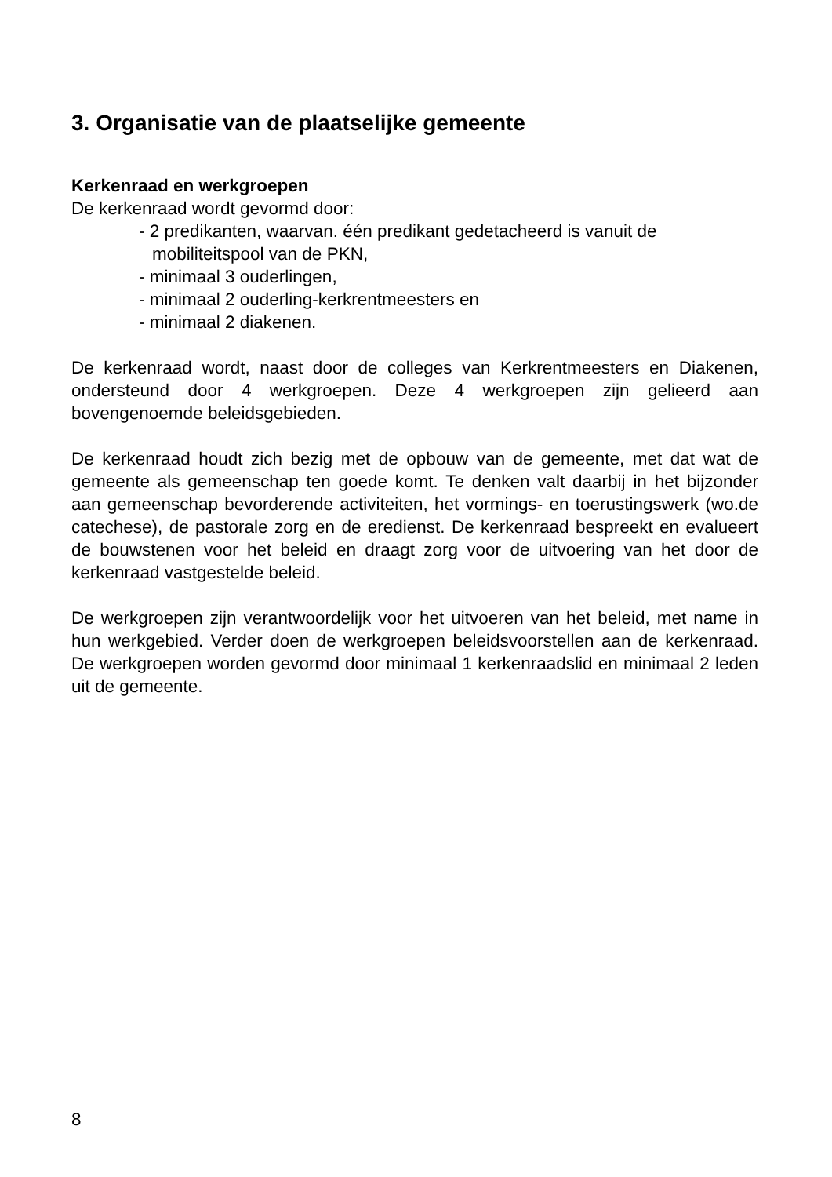3. Organisatie van de plaatselijke gemeente
Kerkenraad en werkgroepen
De kerkenraad wordt gevormd door:
- 2 predikanten, waarvan. één predikant gedetacheerd is vanuit de mobiliteitspool van de PKN,
- minimaal 3 ouderlingen,
- minimaal 2 ouderling-kerkrentmeesters en
- minimaal 2 diakenen.
De kerkenraad wordt, naast door de colleges van Kerkrentmeesters en Diakenen, ondersteund door 4 werkgroepen. Deze 4 werkgroepen zijn gelieerd aan bovengenoemde beleidsgebieden.
De kerkenraad houdt zich bezig met de opbouw van de gemeente, met dat wat de gemeente als gemeenschap ten goede komt. Te denken valt daarbij in het bijzonder aan gemeenschap bevorderende activiteiten, het vormings- en toerustingswerk (wo.de catechese), de pastorale zorg en de eredienst. De kerkenraad bespreekt en evalueert de bouwstenen voor het beleid en draagt zorg voor de uitvoering van het door de kerkenraad vastgestelde beleid.
De werkgroepen zijn verantwoordelijk voor het uitvoeren van het beleid, met name in hun werkgebied. Verder doen de werkgroepen beleidsvoorstellen aan de kerkenraad. De werkgroepen worden gevormd door minimaal 1 kerkenraadslid en minimaal 2 leden uit de gemeente.
8